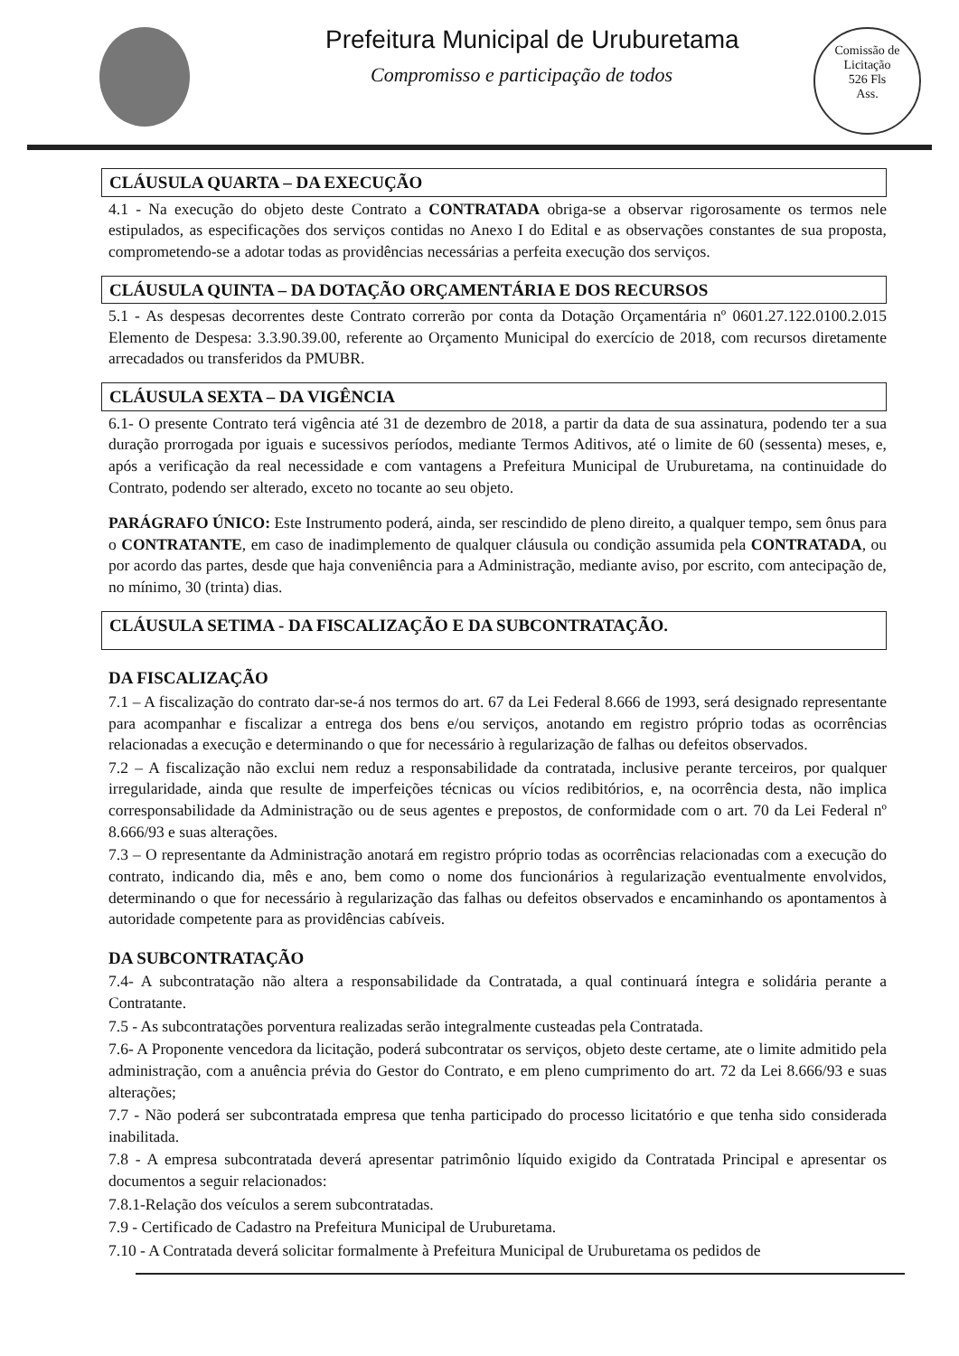Prefeitura Municipal de Uruburetama
Compromisso e participação de todos
Comissão de Licitação
526 Fls
Ass.
CLÁUSULA QUARTA – DA EXECUÇÃO
4.1 - Na execução do objeto deste Contrato a CONTRATADA obriga-se a observar rigorosamente os termos nele estipulados, as especificações dos serviços contidas no Anexo I do Edital e as observações constantes de sua proposta, comprometendo-se a adotar todas as providências necessárias a perfeita execução dos serviços.
CLÁUSULA QUINTA – DA DOTAÇÃO ORÇAMENTÁRIA E DOS RECURSOS
5.1 - As despesas decorrentes deste Contrato correrão por conta da Dotação Orçamentária nº 0601.27.122.0100.2.015 Elemento de Despesa: 3.3.90.39.00, referente ao Orçamento Municipal do exercício de 2018, com recursos diretamente arrecadados ou transferidos da PMUBR.
CLÁUSULA SEXTA – DA VIGÊNCIA
6.1- O presente Contrato terá vigência até 31 de dezembro de 2018, a partir da data de sua assinatura, podendo ter a sua duração prorrogada por iguais e sucessivos períodos, mediante Termos Aditivos, até o limite de 60 (sessenta) meses, e, após a verificação da real necessidade e com vantagens a Prefeitura Municipal de Uruburetama, na continuidade do Contrato, podendo ser alterado, exceto no tocante ao seu objeto.
PARÁGRAFO ÚNICO: Este Instrumento poderá, ainda, ser rescindido de pleno direito, a qualquer tempo, sem ônus para o CONTRATANTE, em caso de inadimplemento de qualquer cláusula ou condição assumida pela CONTRATADA, ou por acordo das partes, desde que haja conveniência para a Administração, mediante aviso, por escrito, com antecipação de, no mínimo, 30 (trinta) dias.
CLÁUSULA SETIMA - DA FISCALIZAÇÃO E DA SUBCONTRATAÇÃO.
DA FISCALIZAÇÃO
7.1 – A fiscalização do contrato dar-se-á nos termos do art. 67 da Lei Federal 8.666 de 1993, será designado representante para acompanhar e fiscalizar a entrega dos bens e/ou serviços, anotando em registro próprio todas as ocorrências relacionadas a execução e determinando o que for necessário à regularização de falhas ou defeitos observados.
7.2 – A fiscalização não exclui nem reduz a responsabilidade da contratada, inclusive perante terceiros, por qualquer irregularidade, ainda que resulte de imperfeições técnicas ou vícios redibitórios, e, na ocorrência desta, não implica corresponsabilidade da Administração ou de seus agentes e prepostos, de conformidade com o art. 70 da Lei Federal nº 8.666/93 e suas alterações.
7.3 – O representante da Administração anotará em registro próprio todas as ocorrências relacionadas com a execução do contrato, indicando dia, mês e ano, bem como o nome dos funcionários à regularização eventualmente envolvidos, determinando o que for necessário à regularização das falhas ou defeitos observados e encaminhando os apontamentos à autoridade competente para as providências cabíveis.
DA SUBCONTRATAÇÃO
7.4- A subcontratação não altera a responsabilidade da Contratada, a qual continuará íntegra e solidária perante a Contratante.
7.5 - As subcontratações porventura realizadas serão integralmente custeadas pela Contratada.
7.6- A Proponente vencedora da licitação, poderá subcontratar os serviços, objeto deste certame, ate o limite admitido pela administração, com a anuência prévia do Gestor do Contrato, e em pleno cumprimento do art. 72 da Lei 8.666/93 e suas alterações;
7.7 - Não poderá ser subcontratada empresa que tenha participado do processo licitatório e que tenha sido considerada inabilitada.
7.8 - A empresa subcontratada deverá apresentar patrimônio líquido exigido da Contratada Principal e apresentar os documentos a seguir relacionados:
7.8.1-Relação dos veículos a serem subcontratadas.
7.9 - Certificado de Cadastro na Prefeitura Municipal de Uruburetama.
7.10 - A Contratada deverá solicitar formalmente à Prefeitura Municipal de Uruburetama os pedidos de